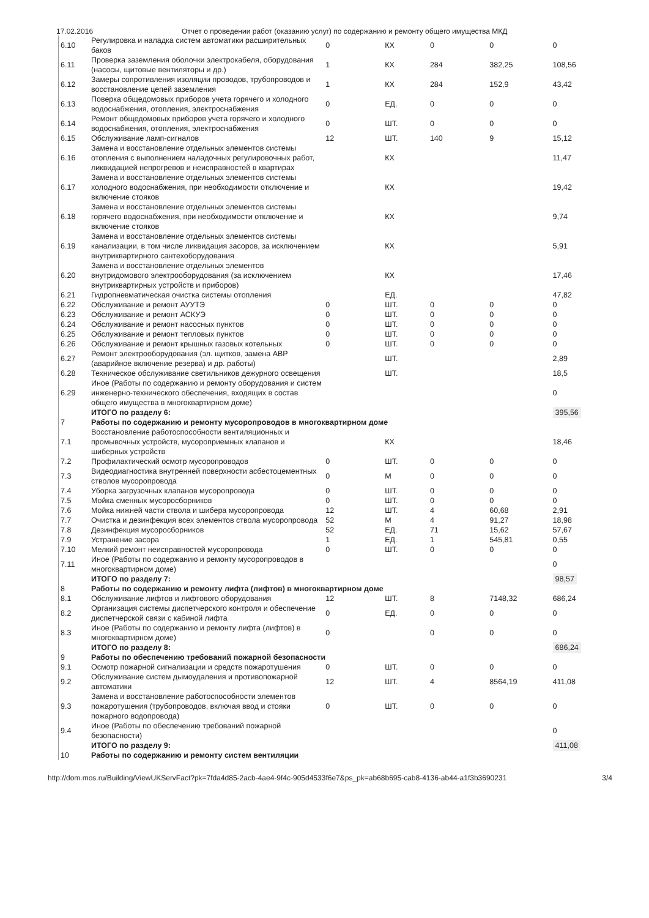17.02.2016 Отчет о проведении работ (оказанию услуг) по содержанию и ремонту общего имущества МКД
| 6.10 | Регулировка и наладка систем автоматики расширительных баков | 0 | КХ | 0 | 0 | 0 |
| 6.11 | Проверка заземления оболочки электрокабеля, оборудования (насосы, щитовые вентиляторы и др.) | 1 | КХ | 284 | 382,25 | 108,56 |
| 6.12 | Замеры сопротивления изоляции проводов, трубопроводов и восстановление цепей заземления | 1 | КХ | 284 | 152,9 | 43,42 |
| 6.13 | Поверка общедомовых приборов учета горячего и холодного водоснабжения, отопления, электроснабжения | 0 | ЕД. | 0 | 0 | 0 |
| 6.14 | Ремонт общедомовых приборов учета горячего и холодного водоснабжения, отопления, электроснабжения | 0 | ШТ. | 0 | 0 | 0 |
| 6.15 | Обслуживание ламп-сигналов | 12 | ШТ. | 140 | 9 | 15,12 |
| 6.16 | Замена и восстановление отдельных элементов системы отопления с выполнением наладочных регулировочных работ, ликвидацией непрогревов и неисправностей в квартирах | | КХ | | | 11,47 |
| 6.17 | Замена и восстановление отдельных элементов системы холодного водоснабжения, при необходимости отключение и включение стояков | | КХ | | | 19,42 |
| 6.18 | Замена и восстановление отдельных элементов системы горячего водоснабжения, при необходимости отключение и включение стояков | | КХ | | | 9,74 |
| 6.19 | Замена и восстановление отдельных элементов системы канализации, в том числе ликвидация засоров, за исключением внутриквартирного сантехоборудования | | КХ | | | 5,91 |
| 6.20 | Замена и восстановление отдельных элементов внутридомового электрооборудования (за исключением внутриквартирных устройств и приборов) | | КХ | | | 17,46 |
| 6.21 | Гидропневматическая очистка системы отопления | | ЕД. | | | 47,82 |
| 6.22 | Обслуживание и ремонт АУУТЭ | 0 | ШТ. | 0 | 0 | 0 |
| 6.23 | Обслуживание и ремонт АСКУЭ | 0 | ШТ. | 0 | 0 | 0 |
| 6.24 | Обслуживание и ремонт насосных пунктов | 0 | ШТ. | 0 | 0 | 0 |
| 6.25 | Обслуживание и ремонт тепловых пунктов | 0 | ШТ. | 0 | 0 | 0 |
| 6.26 | Обслуживание и ремонт крышных газовых котельных | 0 | ШТ. | 0 | 0 | 0 |
| 6.27 | Ремонт электрооборудования (эл. щитков, замена АВР (аварийное включение резерва) и др. работы) | | ШТ. | | | 2,89 |
| 6.28 | Техническое обслуживание светильников дежурного освещения | | ШТ. | | | 18,5 |
| 6.29 | Иное (Работы по содержанию и ремонту оборудования и систем инженерно-технического обеспечения, входящих в состав общего имущества в многоквартирном доме) | | | | | 0 |
| | ИТОГО по разделу 6: | | | | | 395,56 |
| 7 | Работы по содержанию и ремонту мусоропроводов в многоквартирном доме | | | | | |
| 7.1 | Восстановление работоспособности вентиляционных и промывочных устройств, мусороприемных клапанов и шиберных устройств | | КХ | | | 18,46 |
| 7.2 | Профилактический осмотр мусоропроводов | 0 | ШТ. | 0 | 0 | 0 |
| 7.3 | Видеодиагностика внутренней поверхности асбестоцементных стволов мусоропровода | 0 | М | 0 | 0 | 0 |
| 7.4 | Уборка загрузочных клапанов мусоропровода | 0 | ШТ. | 0 | 0 | 0 |
| 7.5 | Мойка сменных мусоросборников | 0 | ШТ. | 0 | 0 | 0 |
| 7.6 | Мойка нижней части ствола и шибера мусоропровода | 12 | ШТ. | 4 | 60,68 | 2,91 |
| 7.7 | Очистка и дезинфекция всех элементов ствола мусоропровода | 52 | М | 4 | 91,27 | 18,98 |
| 7.8 | Дезинфекция мусоросборников | 52 | ЕД. | 71 | 15,62 | 57,67 |
| 7.9 | Устранение засора | 1 | ЕД. | 1 | 545,81 | 0,55 |
| 7.10 | Мелкий ремонт неисправностей мусоропровода | 0 | ШТ. | 0 | 0 | 0 |
| 7.11 | Иное (Работы по содержанию и ремонту мусоропроводов в многоквартирном доме) | | | | | 0 |
| | ИТОГО по разделу 7: | | | | | 98,57 |
| 8 | Работы по содержанию и ремонту лифта (лифтов) в многоквартирном доме | | | | | |
| 8.1 | Обслуживание лифтов и лифтового оборудования | 12 | ШТ. | 8 | 7148,32 | 686,24 |
| 8.2 | Организация системы диспетчерского контроля и обеспечение диспетчерской связи с кабиной лифта | 0 | ЕД. | 0 | 0 | 0 |
| 8.3 | Иное (Работы по содержанию и ремонту лифта (лифтов) в многоквартирном доме) | 0 | | 0 | 0 | 0 |
| | ИТОГО по разделу 8: | | | | | 686,24 |
| 9 | Работы по обеспечению требований пожарной безопасности | | | | | |
| 9.1 | Осмотр пожарной сигнализации и средств пожаротушения | 0 | ШТ. | 0 | 0 | 0 |
| 9.2 | Обслуживание систем дымоудаления и противопожарной автоматики | 12 | ШТ. | 4 | 8564,19 | 411,08 |
| 9.3 | Замена и восстановление работоспособности элементов пожаротушения (трубопроводов, включая ввод и стояки пожарного водопровода) | 0 | ШТ. | 0 | 0 | 0 |
| 9.4 | Иное (Работы по обеспечению требований пожарной безопасности) | | | | | 0 |
| | ИТОГО по разделу 9: | | | | | 411,08 |
| 10 | Работы по содержанию и ремонту систем вентиляции | | | | | |
http://dom.mos.ru/Building/ViewUKServFact?pk=7fda4d85-2acb-4ae4-9f4c-905d4533f6e7&ps_pk=ab68b695-cab8-4136-ab44-a1f3b3690231 3/4